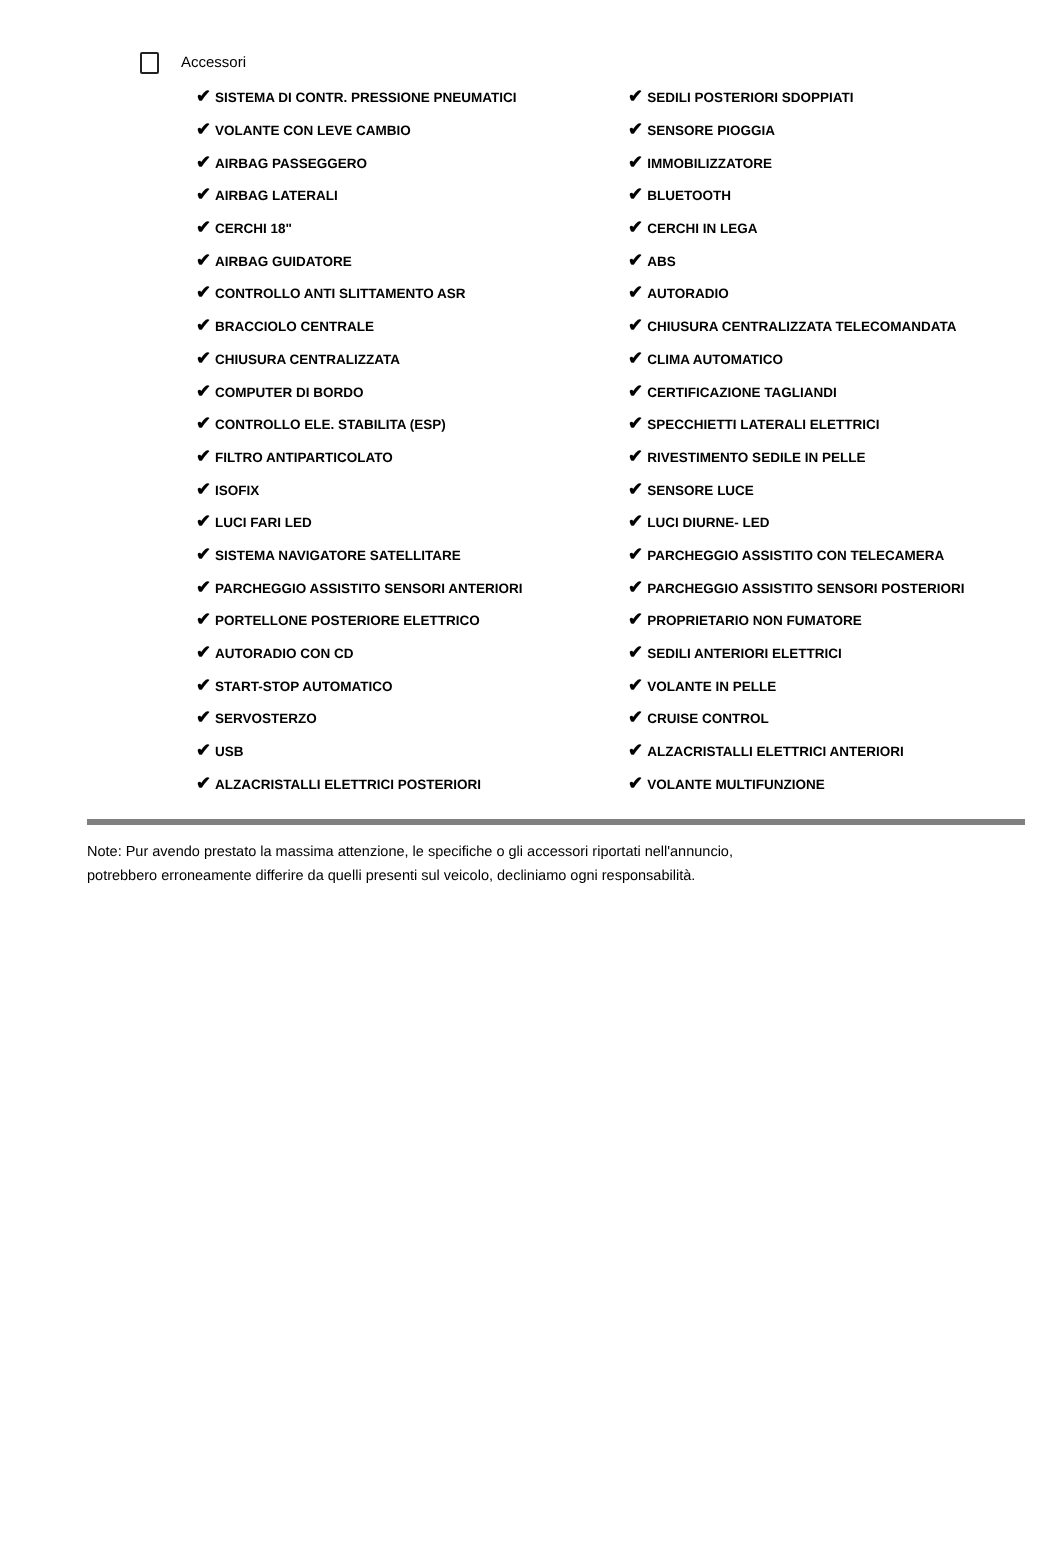Accessori
| ✔ SISTEMA DI CONTR. PRESSIONE PNEUMATICI | ✔ SEDILI POSTERIORI SDOPPIATI |
| ✔ VOLANTE CON LEVE CAMBIO | ✔ SENSORE PIOGGIA |
| ✔ AIRBAG PASSEGGERO | ✔ IMMOBILIZZATORE |
| ✔ AIRBAG LATERALI | ✔ BLUETOOTH |
| ✔ CERCHI 18" | ✔ CERCHI IN LEGA |
| ✔ AIRBAG GUIDATORE | ✔ ABS |
| ✔ CONTROLLO ANTI SLITTAMENTO ASR | ✔ AUTORADIO |
| ✔ BRACCIOLO CENTRALE | ✔ CHIUSURA CENTRALIZZATA TELECOMANDATA |
| ✔ CHIUSURA CENTRALIZZATA | ✔ CLIMA AUTOMATICO |
| ✔ COMPUTER DI BORDO | ✔ CERTIFICAZIONE TAGLIANDI |
| ✔ CONTROLLO ELE. STABILITA (ESP) | ✔ SPECCHIETTI LATERALI ELETTRICI |
| ✔ FILTRO ANTIPARTICOLATO | ✔ RIVESTIMENTO SEDILE IN PELLE |
| ✔ ISOFIX | ✔ SENSORE LUCE |
| ✔ LUCI FARI LED | ✔ LUCI DIURNE- LED |
| ✔ SISTEMA NAVIGATORE SATELLITARE | ✔ PARCHEGGIO ASSISTITO CON TELECAMERA |
| ✔ PARCHEGGIO ASSISTITO SENSORI ANTERIORI | ✔ PARCHEGGIO ASSISTITO SENSORI POSTERIORI |
| ✔ PORTELLONE POSTERIORE ELETTRICO | ✔ PROPRIETARIO NON FUMATORE |
| ✔ AUTORADIO CON CD | ✔ SEDILI ANTERIORI ELETTRICI |
| ✔ START-STOP AUTOMATICO | ✔ VOLANTE IN PELLE |
| ✔ SERVOSTERZO | ✔ CRUISE CONTROL |
| ✔ USB | ✔ ALZACRISTALLI ELETTRICI ANTERIORI |
| ✔ ALZACRISTALLI ELETTRICI POSTERIORI | ✔ VOLANTE MULTIFUNZIONE |
Note: Pur avendo prestato la massima attenzione, le specifiche o gli accessori riportati nell'annuncio,
potrebbero erroneamente differire da quelli presenti sul veicolo, decliniamo ogni responsabilità.